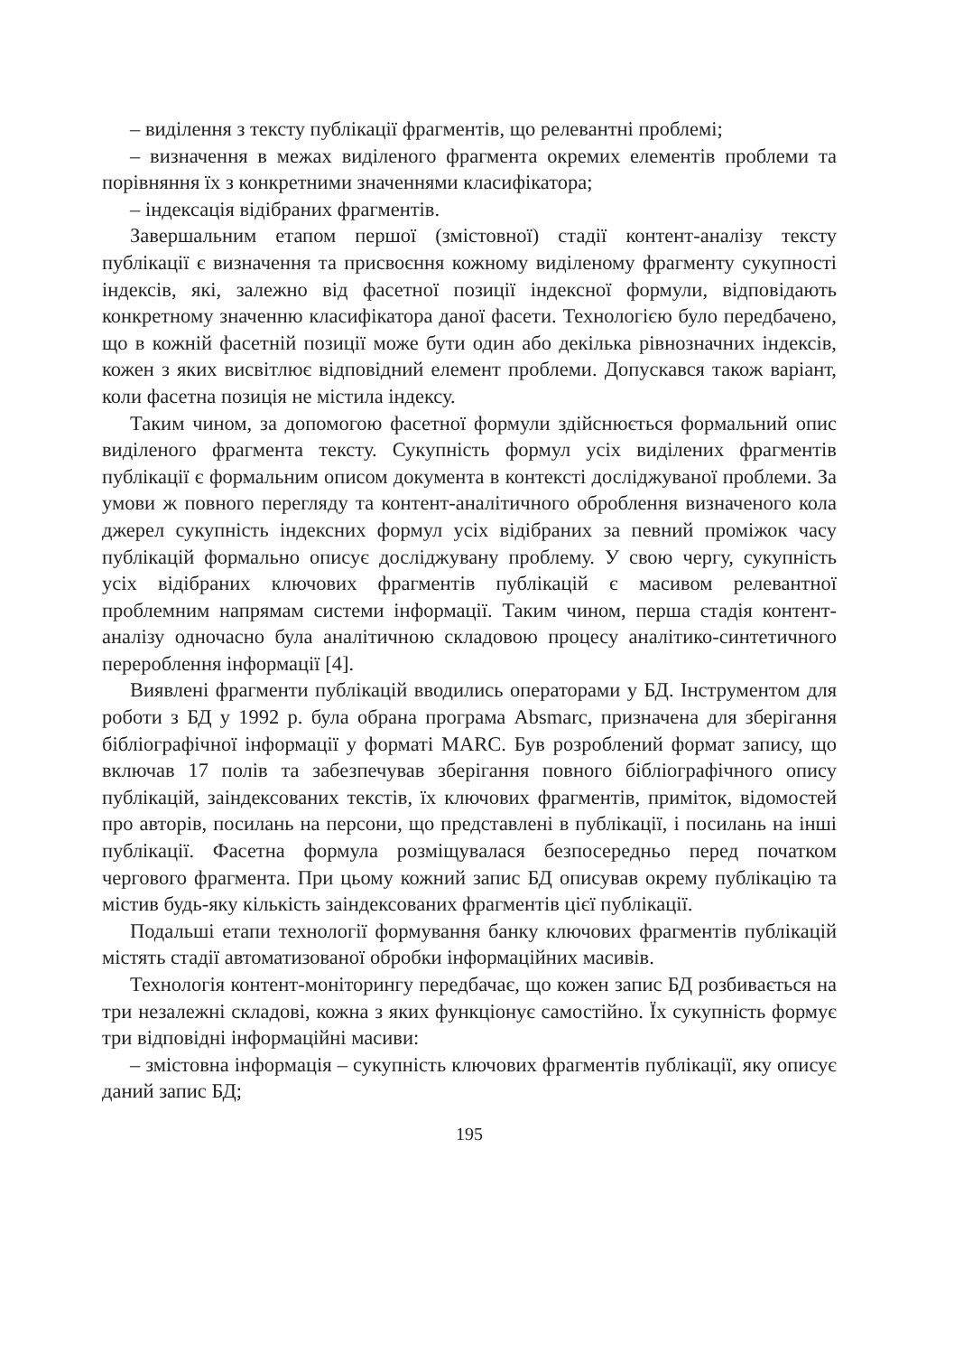– виділення з тексту публікації фрагментів, що релевантні проблемі;
– визначення в межах виділеного фрагмента окремих елементів проблеми та порівняння їх з конкретними значеннями класифікатора;
– індексація відібраних фрагментів.
Завершальним етапом першої (змістовної) стадії контент-аналізу тексту публікації є визначення та присвоєння кожному виділеному фрагменту сукупності індексів, які, залежно від фасетної позиції індексної формули, відповідають конкретному значенню класифікатора даної фасети. Технологією було передбачено, що в кожній фасетній позиції може бути один або декілька рівнозначних індексів, кожен з яких висвітлює відповідний елемент проблеми. Допускався також варіант, коли фасетна позиція не містила індексу.
Таким чином, за допомогою фасетної формули здійснюється формальний опис виділеного фрагмента тексту. Сукупність формул усіх виділених фрагментів публікації є формальним описом документа в контексті досліджуваної проблеми. За умови ж повного перегляду та контент-аналітичного оброблення визначеного кола джерел сукупність індексних формул усіх відібраних за певний проміжок часу публікацій формально описує досліджувану проблему. У свою чергу, сукупність усіх відібраних ключових фрагментів публікацій є масивом релевантної проблемним напрямам системи інформації. Таким чином, перша стадія контент-аналізу одночасно була аналітичною складовою процесу аналітико-синтетичного перероблення інформації [4].
Виявлені фрагменти публікацій вводились операторами у БД. Інструментом для роботи з БД у 1992 р. була обрана програма Absmarc, призначена для зберігання бібліографічної інформації у форматі MARC. Був розроблений формат запису, що включав 17 полів та забезпечував зберігання повного бібліографічного опису публікацій, заіндексованих текстів, їх ключових фрагментів, приміток, відомостей про авторів, посилань на персони, що представлені в публікації, і посилань на інші публікації. Фасетна формула розміщувалася безпосередньо перед початком чергового фрагмента. При цьому кожний запис БД описував окрему публікацію та містив будь-яку кількість заіндексованих фрагментів цієї публікації.
Подальші етапи технології формування банку ключових фрагментів публікацій містять стадії автоматизованої обробки інформаційних масивів.
Технологія контент-моніторингу передбачає, що кожен запис БД розбивається на три незалежні складові, кожна з яких функціонує самостійно. Їх сукупність формує три відповідні інформаційні масиви:
– змістовна інформація – сукупність ключових фрагментів публікації, яку описує даний запис БД;
195